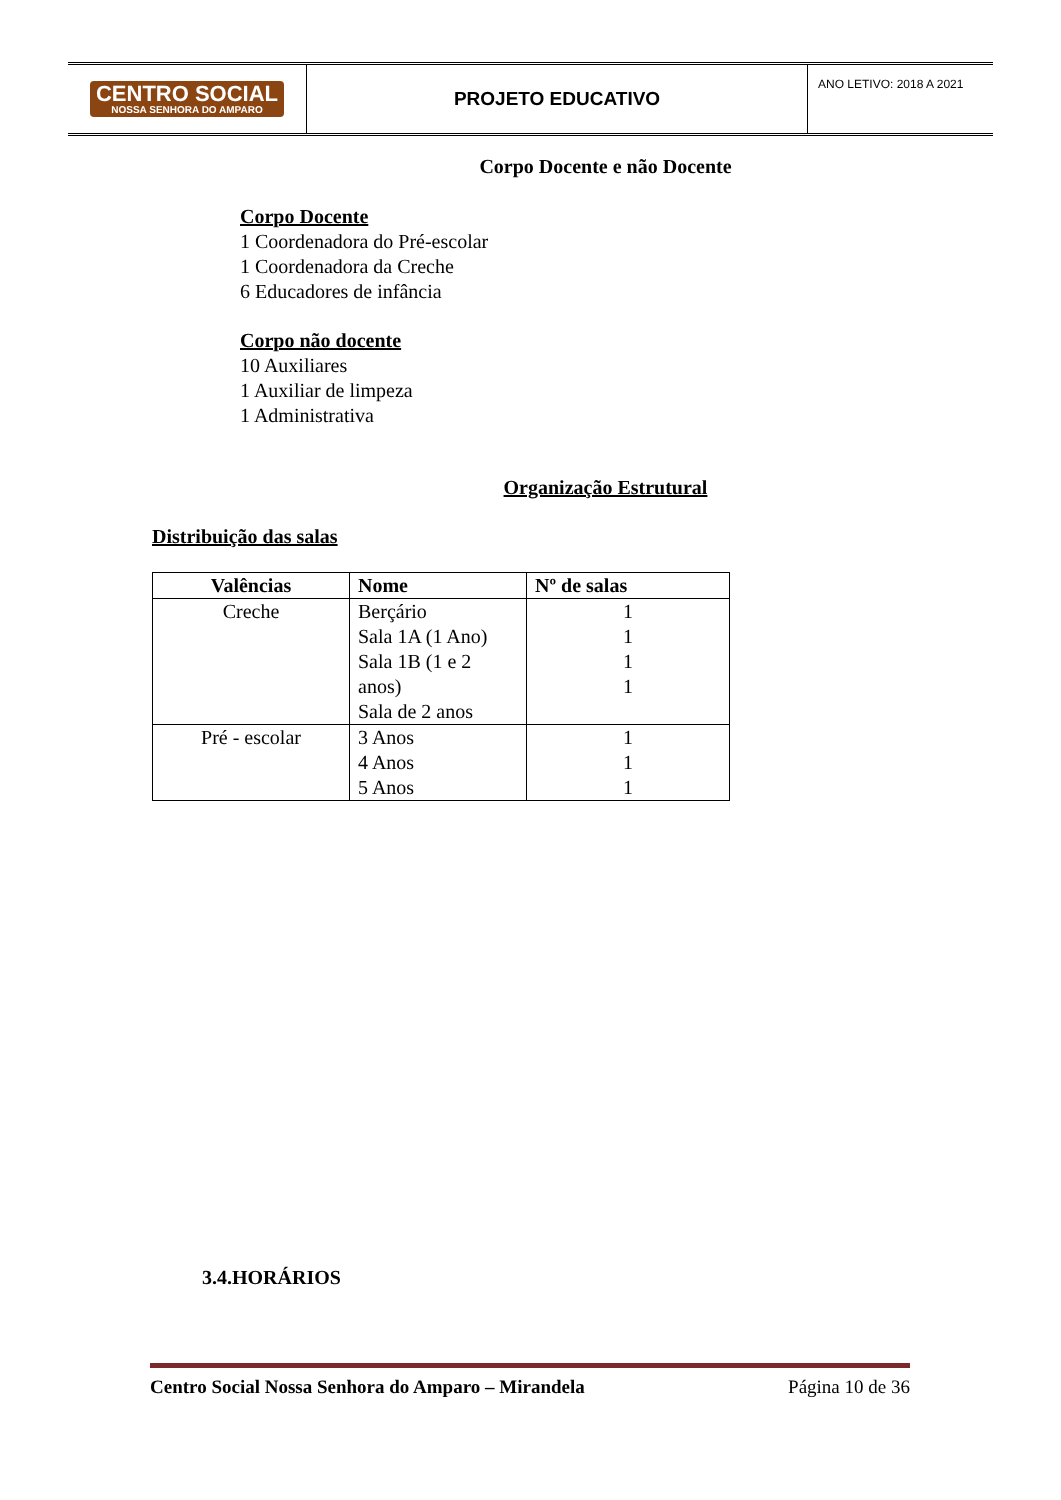CENTRO SOCIAL
NOSSA SENHORA DO AMPARO
PROJETO EDUCATIVO
ANO LETIVO: 2018 A 2021
Corpo Docente e não Docente
Corpo Docente
1 Coordenadora do Pré-escolar
1 Coordenadora da Creche
6 Educadores de infância
Corpo não docente
10 Auxiliares
1 Auxiliar de limpeza
1 Administrativa
Organização Estrutural
Distribuição das salas
| Valências | Nome | Nº de salas |
| --- | --- | --- |
| Creche | Berçário Sala 1A (1 Ano) Sala 1B (1 e 2 anos) Sala de 2 anos | 1 1 1 1 |
| Pré - escolar | 3 Anos 4 Anos 5 Anos | 1 1 1 |
3.4.HORÁRIOS
Centro Social Nossa Senhora do Amparo – Mirandela Página 10 de 36